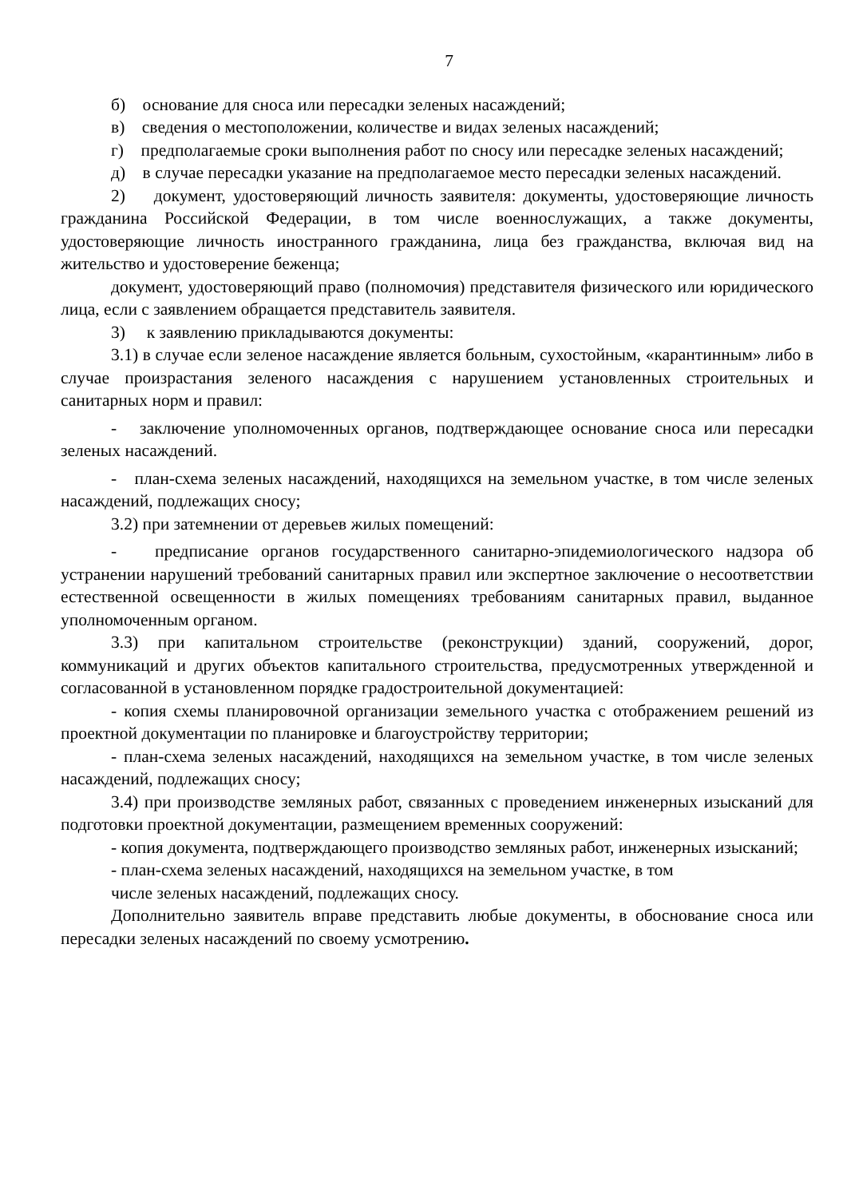7
б) основание для сноса или пересадки зеленых насаждений;
в) сведения о местоположении, количестве и видах зеленых насаждений;
г) предполагаемые сроки выполнения работ по сносу или пересадке зеленых насаждений;
д) в случае пересадки указание на предполагаемое место пересадки зеленых насаждений.
2) документ, удостоверяющий личность заявителя: документы, удостоверяющие личность гражданина Российской Федерации, в том числе военнослужащих, а также документы, удостоверяющие личность иностранного гражданина, лица без гражданства, включая вид на жительство и удостоверение беженца;
документ, удостоверяющий право (полномочия) представителя физического или юридического лица, если с заявлением обращается представитель заявителя.
3) к заявлению прикладываются документы:
3.1) в случае если зеленое насаждение является больным, сухостойным, «карантинным» либо в случае произрастания зеленого насаждения с нарушением установленных строительных и санитарных норм и правил:
- заключение уполномоченных органов, подтверждающее основание сноса или пересадки зеленых насаждений.
- план-схема зеленых насаждений, находящихся на земельном участке, в том числе зеленых насаждений, подлежащих сносу;
3.2) при затемнении от деревьев жилых помещений:
- предписание органов государственного санитарно-эпидемиологического надзора об устранении нарушений требований санитарных правил или экспертное заключение о несоответствии естественной освещенности в жилых помещениях требованиям санитарных правил, выданное уполномоченным органом.
3.3) при капитальном строительстве (реконструкции) зданий, сооружений, дорог, коммуникаций и других объектов капитального строительства, предусмотренных утвержденной и согласованной в установленном порядке градостроительной документацией:
- копия схемы планировочной организации земельного участка с отображением решений из проектной документации по планировке и благоустройству территории;
- план-схема зеленых насаждений, находящихся на земельном участке, в том числе зеленых насаждений, подлежащих сносу;
3.4) при производстве земляных работ, связанных с проведением инженерных изысканий для подготовки проектной документации, размещением временных сооружений:
- копия документа, подтверждающего производство земляных работ, инженерных изысканий;
- план-схема зеленых насаждений, находящихся на земельном участке, в том
числе зеленых насаждений, подлежащих сносу.
Дополнительно заявитель вправе представить любые документы, в обоснование сноса или пересадки зеленых насаждений по своему усмотрению.